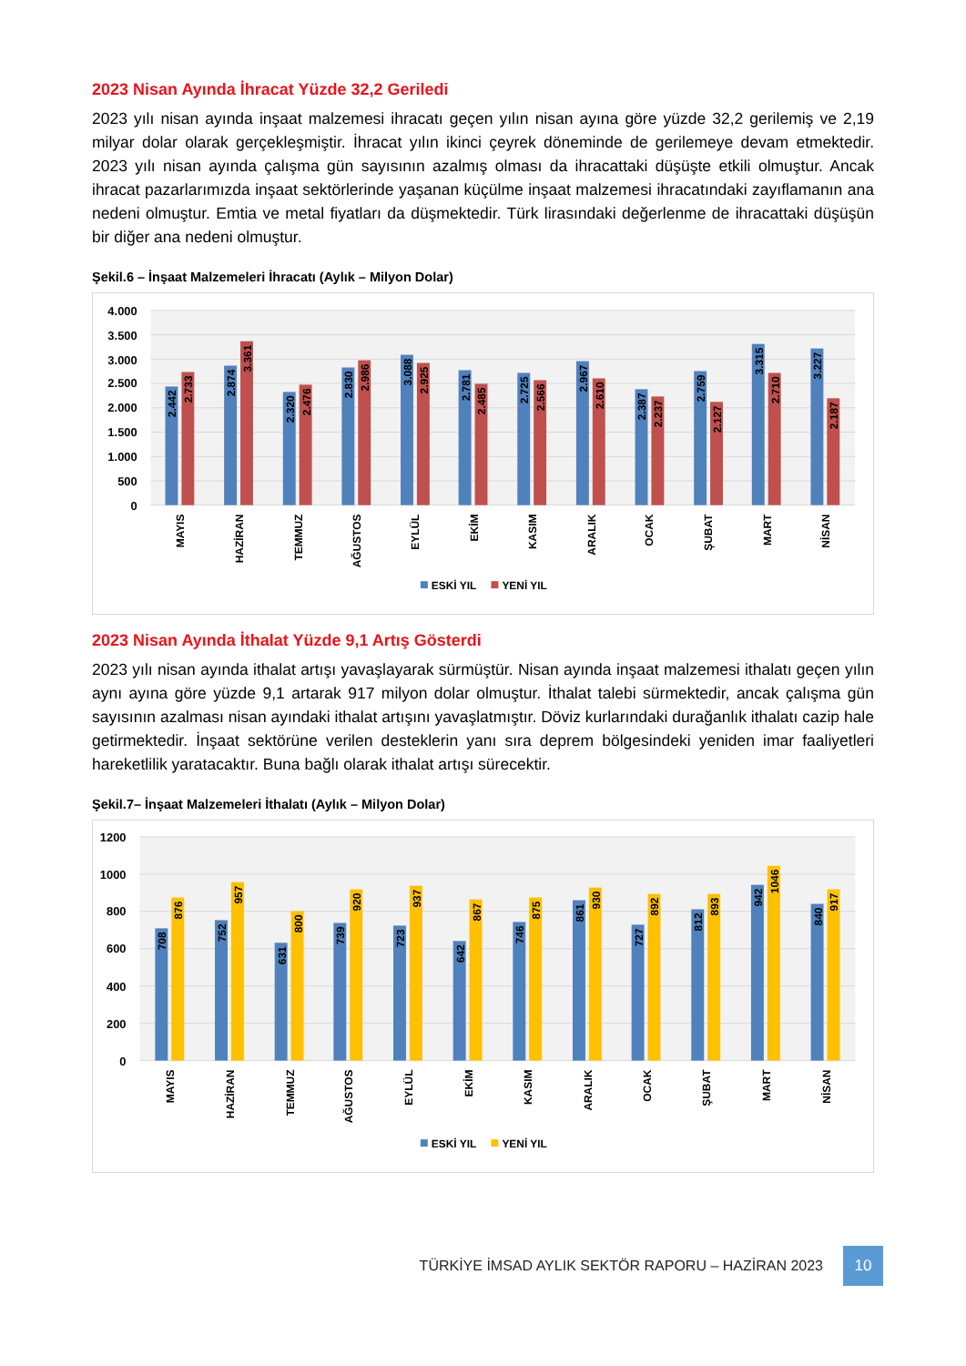2023 Nisan Ayında İhracat Yüzde 32,2 Geriledi
2023 yılı nisan ayında inşaat malzemesi ihracatı geçen yılın nisan ayına göre yüzde 32,2 gerilemiş ve 2,19 milyar dolar olarak gerçekleşmiştir. İhracat yılın ikinci çeyrek döneminde de gerilemeye devam etmektedir. 2023 yılı nisan ayında çalışma gün sayısının azalmış olması da ihracattaki düşüşte etkili olmuştur. Ancak ihracat pazarlarımızda inşaat sektörlerinde yaşanan küçülme inşaat malzemesi ihracatındaki zayıflamanın ana nedeni olmuştur. Emtia ve metal fiyatları da düşmektedir. Türk lirasındaki değerlenme de ihracattaki düşüşün bir diğer ana nedeni olmuştur.
Şekil.6 – İnşaat Malzemeleri İhracatı (Aylık – Milyon Dolar)
4.000
3.500
3.000
2.500
2.000
1.500
1.000
500
0
2.442
2.733
2.874
3.361
2.320
2.476
2.830
2.986
3.088
2.925
2.781
2.485
2.725
2.566
2.967
2.610
2.387
2.237
2.759
2.127
3.315
2.710
3.227
2.187
MAYIS
HAZİRAN
TEMMUZ
AĞUSTOS
EYLÜL
EKİM
KASIM
ARALIK
OCAK
ŞUBAT
MART
NİSAN
ESKİ YIL
YENİ YIL
2023 Nisan Ayında İthalat Yüzde 9,1 Artış Gösterdi
2023 yılı nisan ayında ithalat artışı yavaşlayarak sürmüştür. Nisan ayında inşaat malzemesi ithalatı geçen yılın aynı ayına göre yüzde 9,1 artarak 917 milyon dolar olmuştur. İthalat talebi sürmektedir, ancak çalışma gün sayısının azalması nisan ayındaki ithalat artışını yavaşlatmıştır. Döviz kurlarındaki durağanlık ithalatı cazip hale getirmektedir. İnşaat sektörüne verilen desteklerin yanı sıra deprem bölgesindeki yeniden imar faaliyetleri hareketlilik yaratacaktır. Buna bağlı olarak ithalat artışı sürecektir.
Şekil.7– İnşaat Malzemeleri İthalatı (Aylık – Milyon Dolar)
1200
1000
800
600
400
200
0
708
876
752
957
631
800
739
920
723
937
642
867
746
875
861
930
727
892
812
893
942
1046
840
917
MAYIS
HAZİRAN
TEMMUZ
AĞUSTOS
EYLÜL
EKİM
KASIM
ARALIK
OCAK
ŞUBAT
MART
NİSAN
ESKİ YIL
YENİ YIL
TÜRKİYE İMSAD AYLIK SEKTÖR RAPORU – HAZİRAN 2023 10